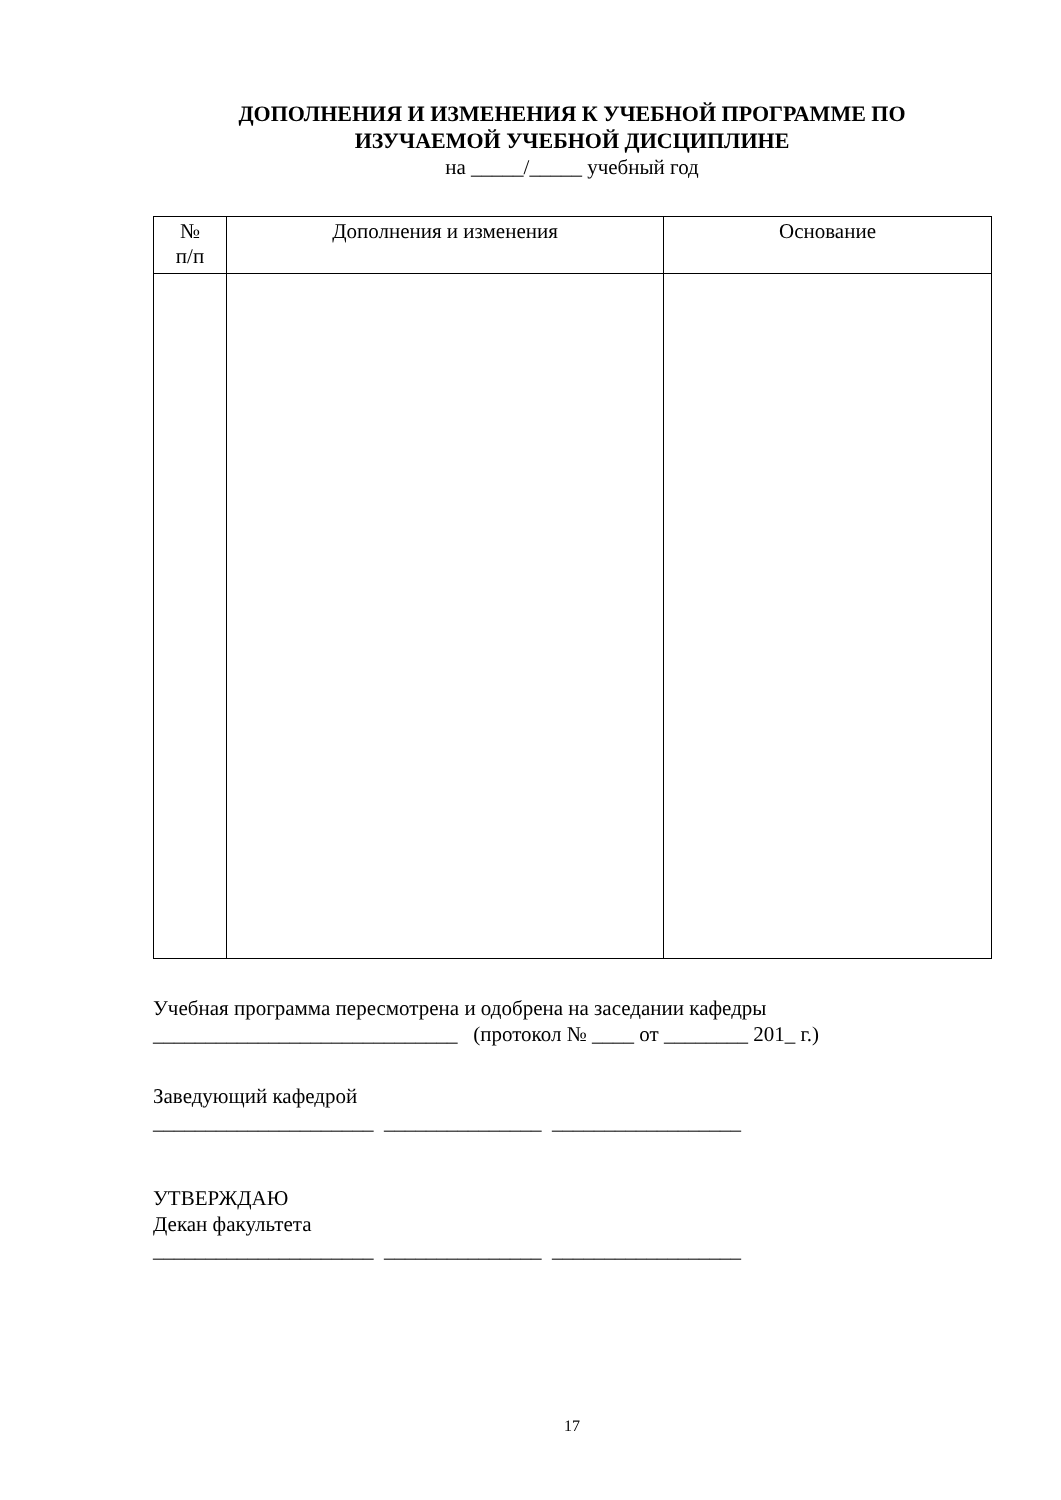ДОПОЛНЕНИЯ И ИЗМЕНЕНИЯ К УЧЕБНОЙ ПРОГРАММЕ ПО
ИЗУЧАЕМОЙ УЧЕБНОЙ ДИСЦИПЛИНЕ
на _____/_____ учебный год
| № п/п | Дополнения и изменения | Основание |
| --- | --- | --- |
Учебная программа пересмотрена и одобрена на заседании кафедры
_____________________________ (протокол № ____ от ________ 201_ г.)
Заведующий кафедрой
_____________________ _______________ __________________
УТВЕРЖДАЮ
Декан факультета
_____________________ _______________ __________________
17